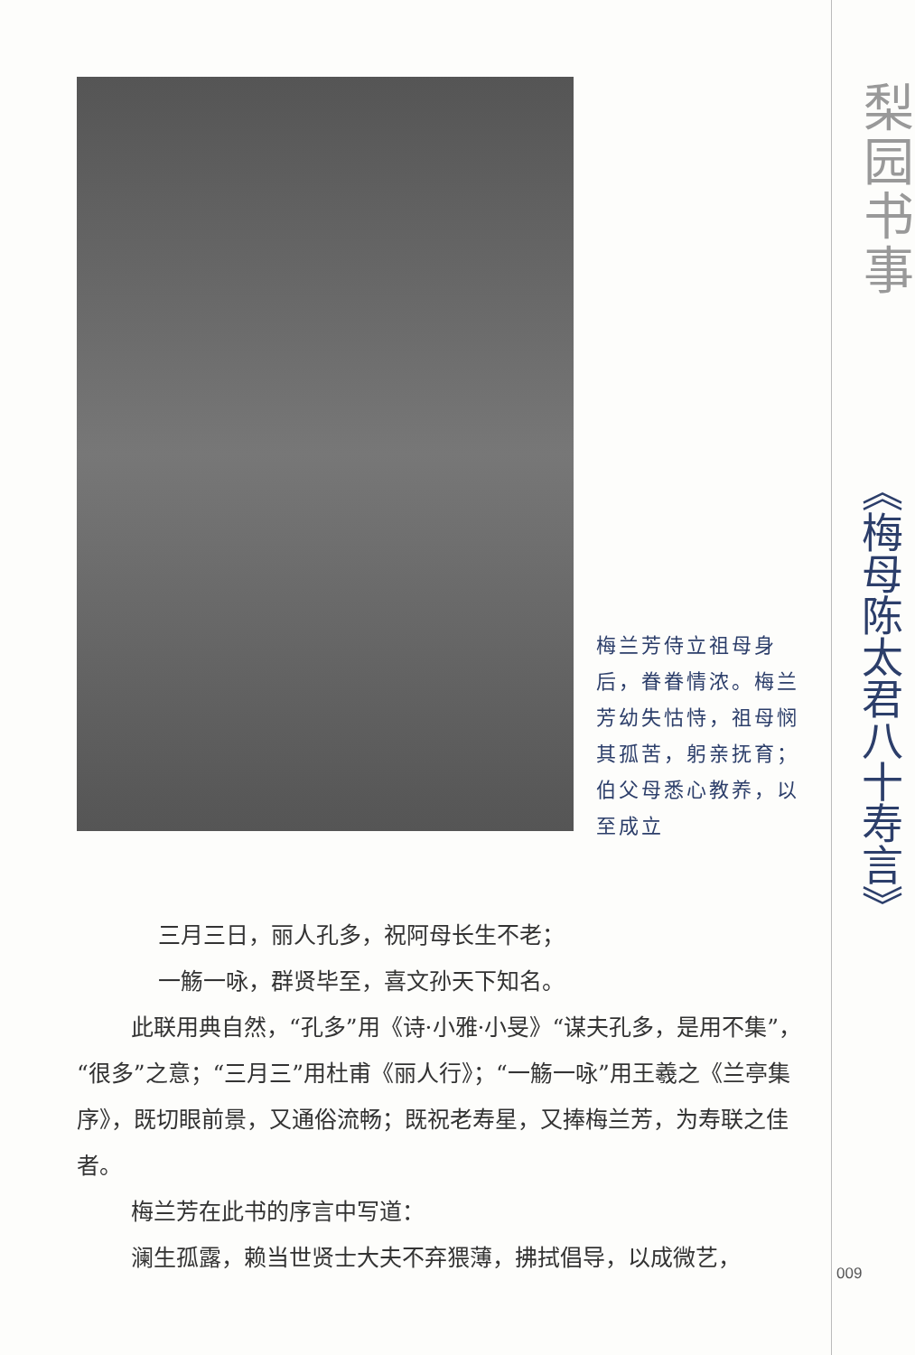梅兰芳侍立祖母身后，眷眷情浓。梅兰芳幼失怙恃，祖母悯其孤苦，躬亲抚育；伯父母悉心教养，以至成立
三月三日，丽人孔多，祝阿母长生不老；
一觞一咏，群贤毕至，喜文孙天下知名。
此联用典自然，“孔多”用《诗·小雅·小旻》“谋夫孔多，是用不集”，“很多”之意；“三月三”用杜甫《丽人行》；“一觞一咏”用王羲之《兰亭集序》，既切眼前景，又通俗流畅；既祝老寿星，又捧梅兰芳，为寿联之佳者。
梅兰芳在此书的序言中写道：
澜生孤露，赖当世贤士大夫不弃猥薄，拂拭倡导，以成微艺，
梨园书事
《梅母陈太君八十寿言》
009